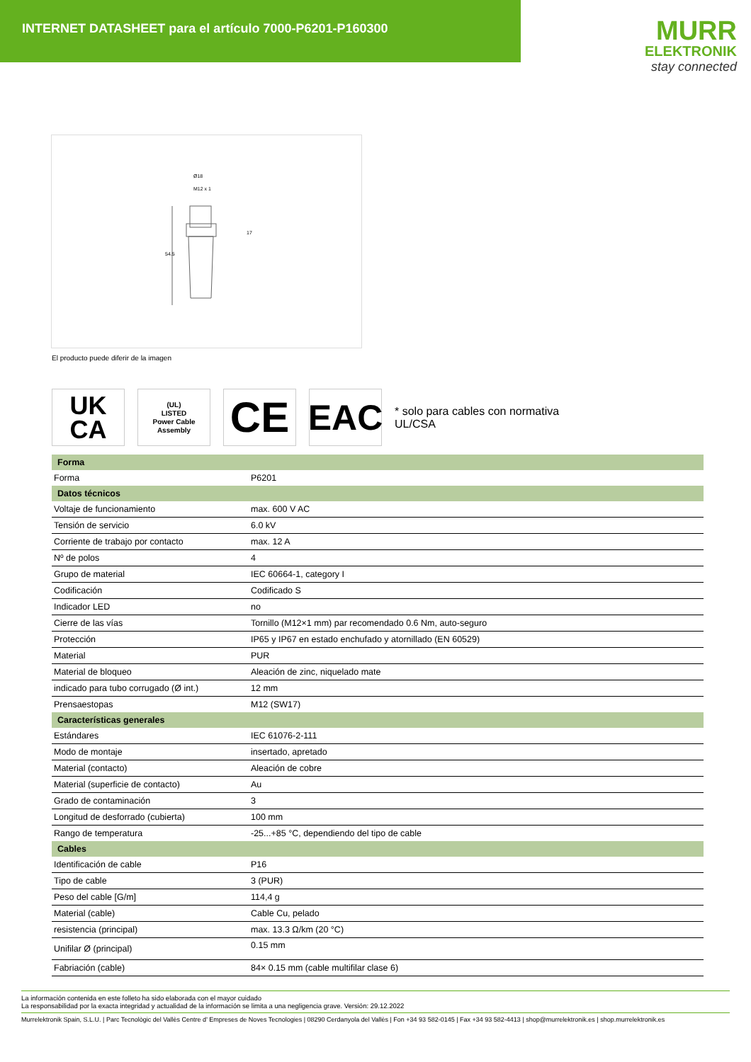INTERNET DATASHEET para el artículo 7000-P6201-P160300
MURR
ELEKTRONIK
stay connected
Ø18
M12 x 1
17
54.5
El producto puede diferir de la imagen
UK
CA
(UL)
LISTED
Power Cable Assembly
CE
EAC
* solo para cables con normativa UL/CSA
| Forma | |
| --- | --- |
| Forma | P6201 |
| Datos técnicos | |
| Voltaje de funcionamiento | max. 600 V AC |
| Tensión de servicio | 6.0 kV |
| Corriente de trabajo por contacto | max. 12 A |
| Nº de polos | 4 |
| Grupo de material | IEC 60664-1, category I |
| Codificación | Codificado S |
| Indicador LED | no |
| Cierre de las vías | Tornillo (M12×1 mm) par recomendado 0.6 Nm, auto-seguro |
| Protección | IP65 y IP67 en estado enchufado y atornillado (EN 60529) |
| Material | PUR |
| Material de bloqueo | Aleación de zinc, niquelado mate |
| indicado para tubo corrugado (Ø int.) | 12 mm |
| Prensaestopas | M12 (SW17) |
| Características generales | |
| Estándares | IEC 61076-2-111 |
| Modo de montaje | insertado, apretado |
| Material (contacto) | Aleación de cobre |
| Material (superficie de contacto) | Au |
| Grado de contaminación | 3 |
| Longitud de desforrado (cubierta) | 100 mm |
| Rango de temperatura | -25...+85 °C, dependiendo del tipo de cable |
| Cables | |
| Identificación de cable | P16 |
| Tipo de cable | 3 (PUR) |
| Peso del cable [G/m] | 114,4 g |
| Material (cable) | Cable Cu, pelado |
| resistencia (principal) | max. 13.3 Ω/km (20 °C) |
| Unifilar Ø (principal) | 0.15 mm |
| Fabriación (cable) | 84× 0.15 mm (cable multifilar clase 6) |
La información contenida en este folleto ha sido elaborada con el mayor cuidado
La responsabilidad por la exacta integridad y actualidad de la información se limita a una negligencia grave. Versión: 29.12.2022
Murrelektronik Spain, S.L.U. | Parc Tecnològic del Vallès Centre d' Empreses de Noves Tecnologies | 08290 Cerdanyola del Vallès | Fon +34 93 582-0145 | Fax +34 93 582-4413 | shop@murrelektronik.es | shop.murrelektronik.es